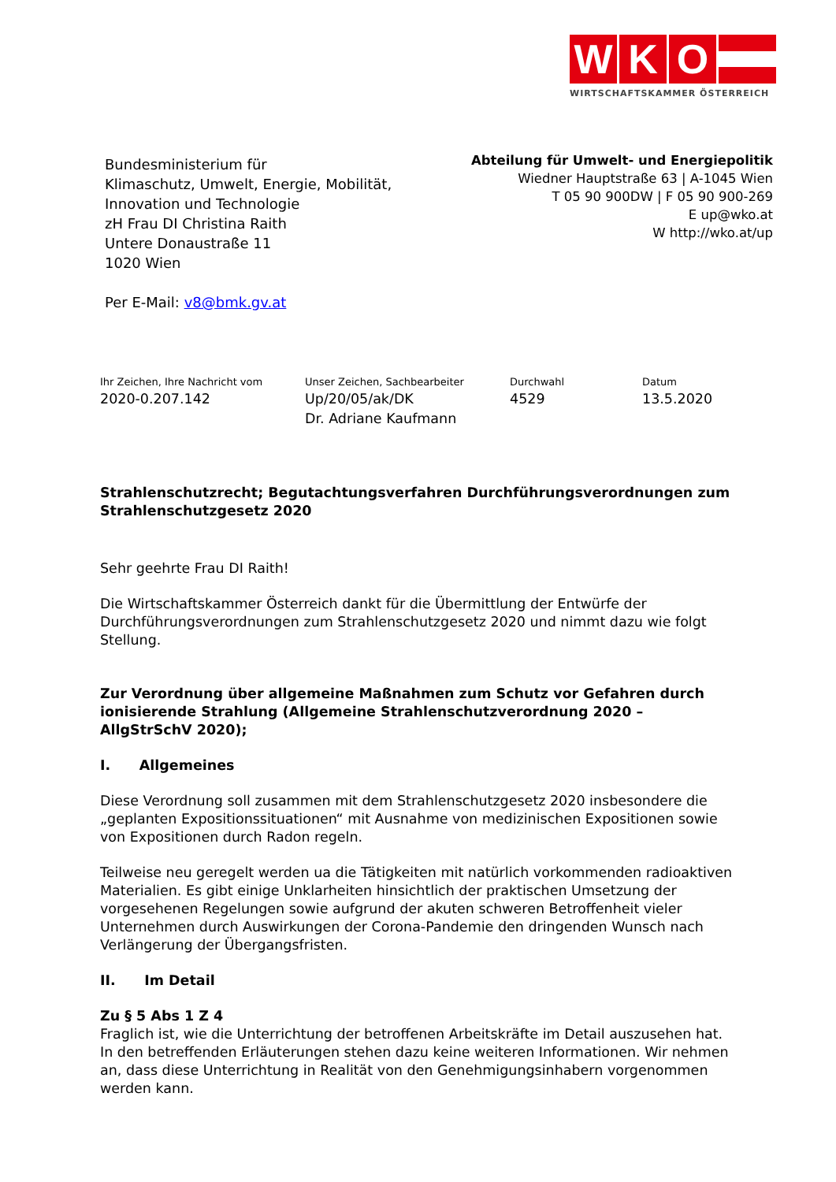W K O
WIRTSCHAFTSKAMMER ÖSTERREICH
Bundesministerium für
Klimaschutz, Umwelt, Energie, Mobilität,
Innovation und Technologie
zH Frau DI Christina Raith
Untere Donaustraße 11
1020 Wien
Per E-Mail: v8@bmk.gv.at
Abteilung für Umwelt- und Energiepolitik
Wiedner Hauptstraße 63 | A-1045 Wien
T 05 90 900DW | F 05 90 900-269
E up@wko.at
W http://wko.at/up
Ihr Zeichen, Ihre Nachricht vom
2020-0.207.142
Unser Zeichen, Sachbearbeiter
Up/20/05/ak/DK
Dr. Adriane Kaufmann
Durchwahl
4529
Datum
13.5.2020
Strahlenschutzrecht; Begutachtungsverfahren Durchführungsverordnungen zum Strahlenschutzgesetz 2020
Sehr geehrte Frau DI Raith!
Die Wirtschaftskammer Österreich dankt für die Übermittlung der Entwürfe der Durchführungsverordnungen zum Strahlenschutzgesetz 2020 und nimmt dazu wie folgt Stellung.
Zur Verordnung über allgemeine Maßnahmen zum Schutz vor Gefahren durch ionisierende Strahlung (Allgemeine Strahlenschutzverordnung 2020 – AllgStrSchV 2020);
I. Allgemeines
Diese Verordnung soll zusammen mit dem Strahlenschutzgesetz 2020 insbesondere die „geplanten Expositionssituationen“ mit Ausnahme von medizinischen Expositionen sowie von Expositionen durch Radon regeln.
Teilweise neu geregelt werden ua die Tätigkeiten mit natürlich vorkommenden radioaktiven Materialien. Es gibt einige Unklarheiten hinsichtlich der praktischen Umsetzung der vorgesehenen Regelungen sowie aufgrund der akuten schweren Betroffenheit vieler Unternehmen durch Auswirkungen der Corona-Pandemie den dringenden Wunsch nach Verlängerung der Übergangsfristen.
II. Im Detail
Zu § 5 Abs 1 Z 4
Fraglich ist, wie die Unterrichtung der betroffenen Arbeitskräfte im Detail auszusehen hat. In den betreffenden Erläuterungen stehen dazu keine weiteren Informationen. Wir nehmen an, dass diese Unterrichtung in Realität von den Genehmigungsinhabern vorgenommen werden kann.